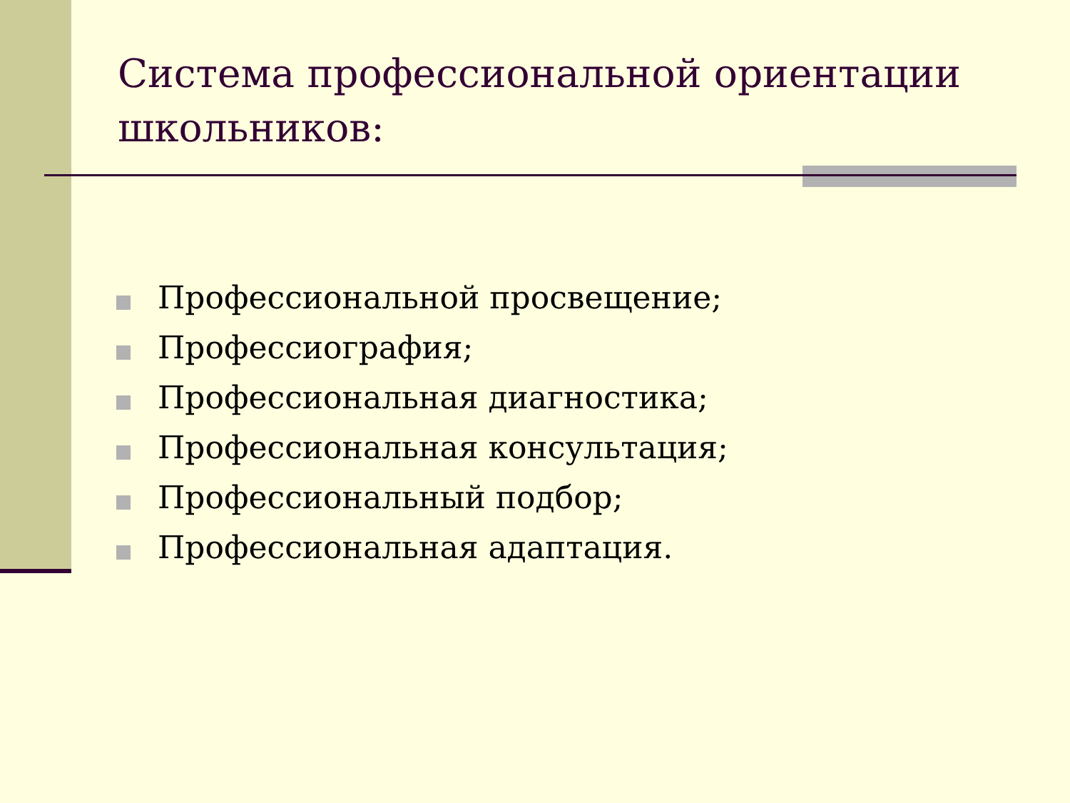Система профессиональной ориентации школьников:
Профессиональной просвещение;
Профессиография;
Профессиональная диагностика;
Профессиональная консультация;
Профессиональный подбор;
Профессиональная адаптация.